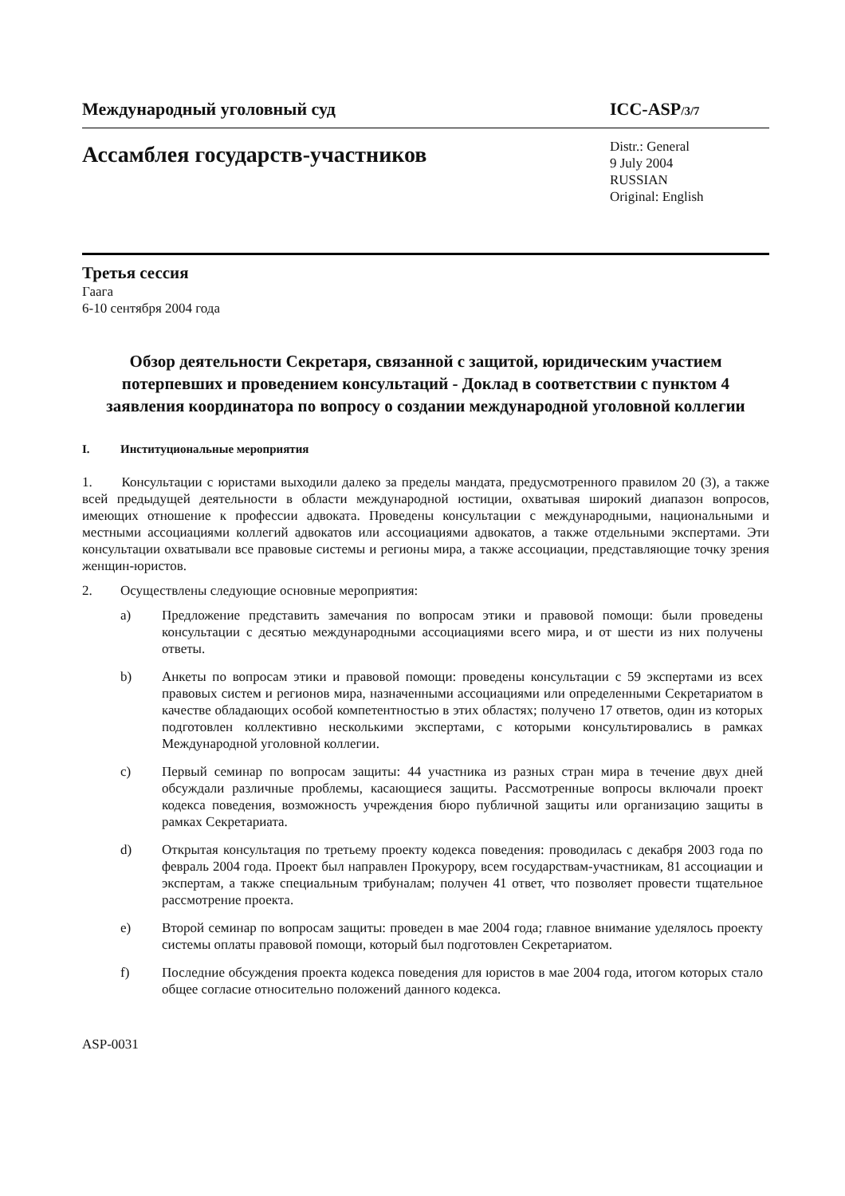Международный уголовный суд ICC-ASP/3/7
Ассамблея государств-участников
Distr.: General
9 July 2004
RUSSIAN
Original: English
Третья сессия
Гаага
6-10 сентября 2004 года
Обзор деятельности Секретаря, связанной с защитой, юридическим участием потерпевших и проведением консультаций - Доклад в соответствии с пунктом 4 заявления координатора по вопросу о создании международной уголовной коллегии
I. Институциональные мероприятия
1. Консультации с юристами выходили далеко за пределы мандата, предусмотренного правилом 20 (3), а также всей предыдущей деятельности в области международной юстиции, охватывая широкий диапазон вопросов, имеющих отношение к профессии адвоката. Проведены консультации с международными, национальными и местными ассоциациями коллегий адвокатов или ассоциациями адвокатов, а также отдельными экспертами. Эти консультации охватывали все правовые системы и регионы мира, а также ассоциации, представляющие точку зрения женщин-юристов.
2. Осуществлены следующие основные мероприятия:
a) Предложение представить замечания по вопросам этики и правовой помощи: были проведены консультации с десятью международными ассоциациями всего мира, и от шести из них получены ответы.
b) Анкеты по вопросам этики и правовой помощи: проведены консультации с 59 экспертами из всех правовых систем и регионов мира, назначенными ассоциациями или определенными Секретариатом в качестве обладающих особой компетентностью в этих областях; получено 17 ответов, один из которых подготовлен коллективно несколькими экспертами, с которыми консультировались в рамках Международной уголовной коллегии.
c) Первый семинар по вопросам защиты: 44 участника из разных стран мира в течение двух дней обсуждали различные проблемы, касающиеся защиты. Рассмотренные вопросы включали проект кодекса поведения, возможность учреждения бюро публичной защиты или организацию защиты в рамках Секретариата.
d) Открытая консультация по третьему проекту кодекса поведения: проводилась с декабря 2003 года по февраль 2004 года. Проект был направлен Прокурору, всем государствам-участникам, 81 ассоциации и экспертам, а также специальным трибуналам; получен 41 ответ, что позволяет провести тщательное рассмотрение проекта.
e) Второй семинар по вопросам защиты: проведен в мае 2004 года; главное внимание уделялось проекту системы оплаты правовой помощи, который был подготовлен Секретариатом.
f) Последние обсуждения проекта кодекса поведения для юристов в мае 2004 года, итогом которых стало общее согласие относительно положений данного кодекса.
ASP-0031